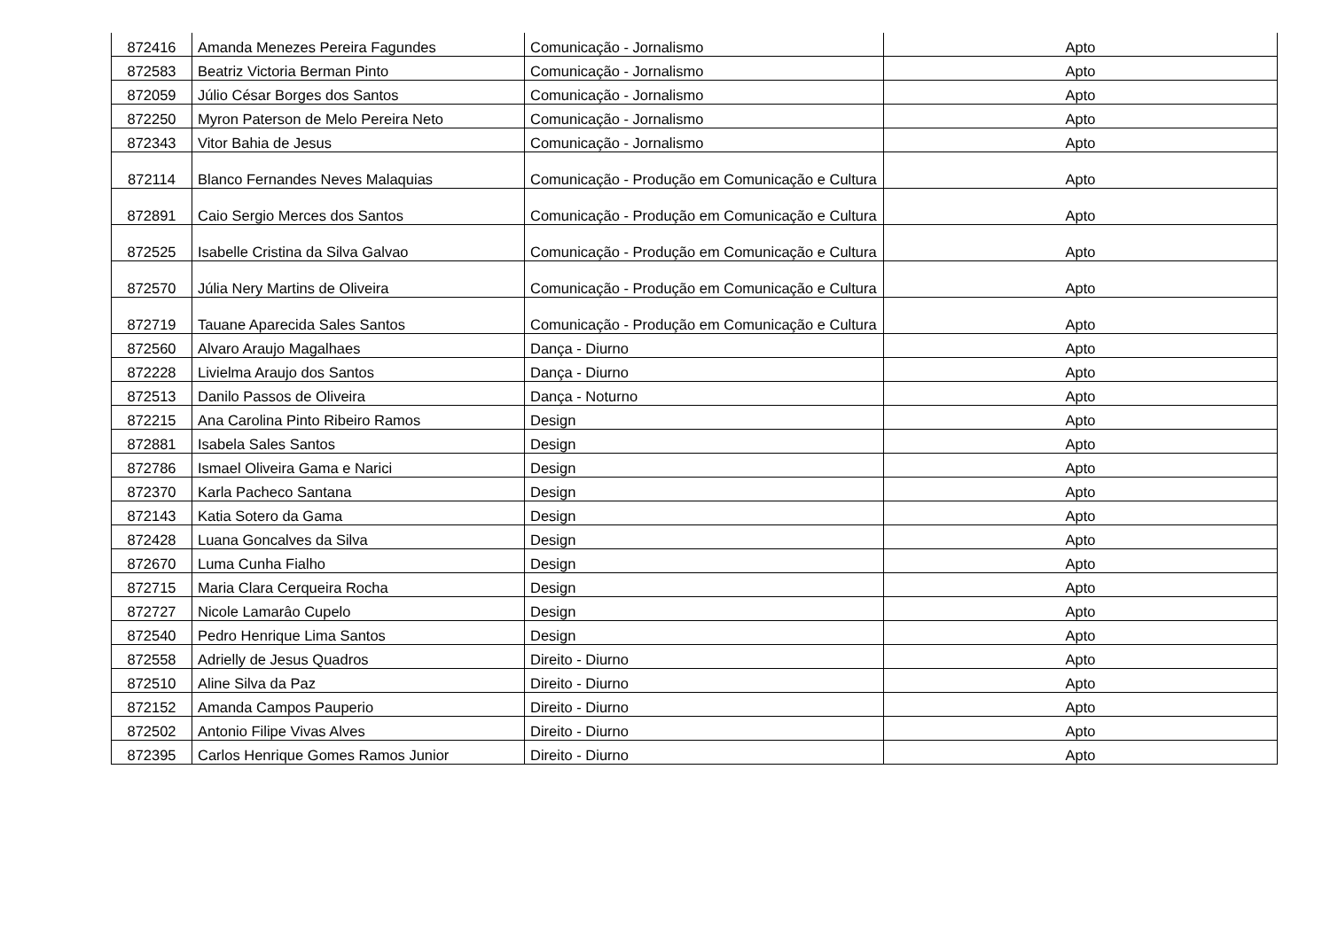| 872416 | Amanda Menezes Pereira Fagundes | Comunicação - Jornalismo | Apto |
| 872583 | Beatriz Victoria Berman Pinto | Comunicação - Jornalismo | Apto |
| 872059 | Júlio César Borges dos Santos | Comunicação - Jornalismo | Apto |
| 872250 | Myron Paterson de Melo Pereira Neto | Comunicação - Jornalismo | Apto |
| 872343 | Vitor Bahia de Jesus | Comunicação - Jornalismo | Apto |
| 872114 | Blanco Fernandes Neves Malaquias | Comunicação - Produção em Comunicação e Cultura | Apto |
| 872891 | Caio Sergio Merces dos Santos | Comunicação - Produção em Comunicação e Cultura | Apto |
| 872525 | Isabelle Cristina da Silva Galvao | Comunicação - Produção em Comunicação e Cultura | Apto |
| 872570 | Júlia Nery Martins de Oliveira | Comunicação - Produção em Comunicação e Cultura | Apto |
| 872719 | Tauane Aparecida Sales Santos | Comunicação - Produção em Comunicação e Cultura | Apto |
| 872560 | Alvaro Araujo Magalhaes | Dança - Diurno | Apto |
| 872228 | Livielma Araujo dos Santos | Dança - Diurno | Apto |
| 872513 | Danilo Passos de Oliveira | Dança - Noturno | Apto |
| 872215 | Ana Carolina Pinto Ribeiro Ramos | Design | Apto |
| 872881 | Isabela Sales Santos | Design | Apto |
| 872786 | Ismael Oliveira Gama e Narici | Design | Apto |
| 872370 | Karla Pacheco Santana | Design | Apto |
| 872143 | Katia Sotero da Gama | Design | Apto |
| 872428 | Luana Goncalves da Silva | Design | Apto |
| 872670 | Luma Cunha Fialho | Design | Apto |
| 872715 | Maria Clara Cerqueira Rocha | Design | Apto |
| 872727 | Nicole Lamarâo Cupelo | Design | Apto |
| 872540 | Pedro Henrique Lima Santos | Design | Apto |
| 872558 | Adrielly de Jesus Quadros | Direito - Diurno | Apto |
| 872510 | Aline Silva da Paz | Direito - Diurno | Apto |
| 872152 | Amanda Campos Pauperio | Direito - Diurno | Apto |
| 872502 | Antonio Filipe Vivas Alves | Direito - Diurno | Apto |
| 872395 | Carlos Henrique Gomes Ramos Junior | Direito - Diurno | Apto |